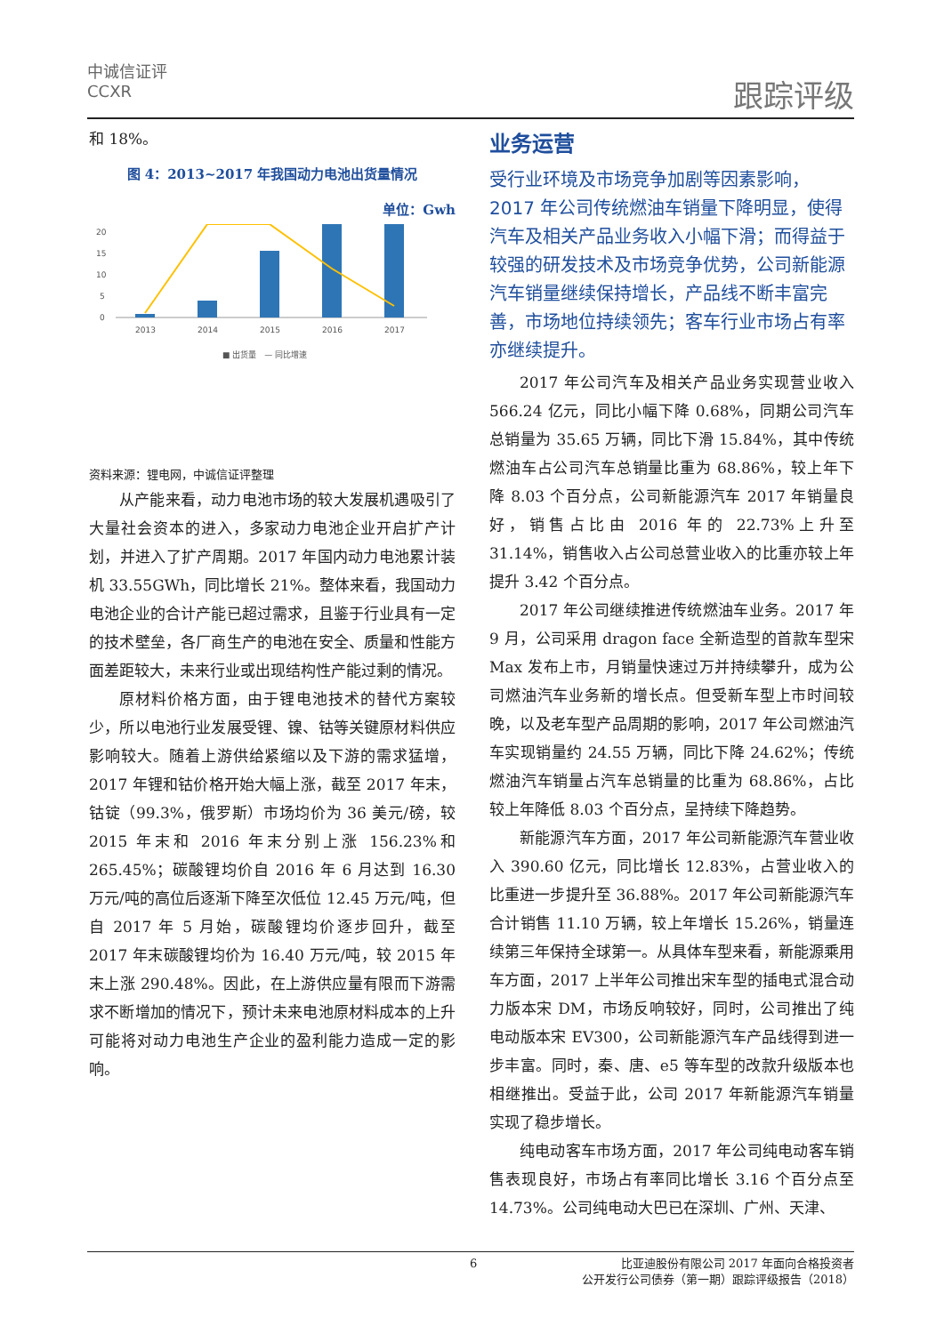中诚信证评
CCXR
跟踪评级
和 18%。
图 4：2013~2017 年我国动力电池出货量情况
单位：Gwh
0
5
10
15
20
2013
2014
2015
2016
2017
■ 出货量　— 同比增速
资料来源：锂电网，中诚信证评整理
从产能来看，动力电池市场的较大发展机遇吸引了大量社会资本的进入，多家动力电池企业开启扩产计划，并进入了扩产周期。2017 年国内动力电池累计装机 33.55GWh，同比增长 21%。整体来看，我国动力电池企业的合计产能已超过需求，且鉴于行业具有一定的技术壁垒，各厂商生产的电池在安全、质量和性能方面差距较大，未来行业或出现结构性产能过剩的情况。
原材料价格方面，由于锂电池技术的替代方案较少，所以电池行业发展受锂、镍、钴等关键原材料供应影响较大。随着上游供给紧缩以及下游的需求猛增，2017 年锂和钴价格开始大幅上涨，截至 2017 年末，钴锭（99.3%，俄罗斯）市场均价为 36 美元/磅，较 2015 年末和 2016 年末分别上涨 156.23%和 265.45%；碳酸锂均价自 2016 年 6 月达到 16.30 万元/吨的高位后逐渐下降至次低位 12.45 万元/吨，但自 2017 年 5 月始，碳酸锂均价逐步回升，截至 2017 年末碳酸锂均价为 16.40 万元/吨，较 2015 年末上涨 290.48%。因此，在上游供应量有限而下游需求不断增加的情况下，预计未来电池原材料成本的上升可能将对动力电池生产企业的盈利能力造成一定的影响。
业务运营
受行业环境及市场竞争加剧等因素影响，2017 年公司传统燃油车销量下降明显，使得汽车及相关产品业务收入小幅下滑；而得益于较强的研发技术及市场竞争优势，公司新能源汽车销量继续保持增长，产品线不断丰富完善，市场地位持续领先；客车行业市场占有率亦继续提升。
2017 年公司汽车及相关产品业务实现营业收入 566.24 亿元，同比小幅下降 0.68%，同期公司汽车总销量为 35.65 万辆，同比下滑 15.84%，其中传统燃油车占公司汽车总销量比重为 68.86%，较上年下降 8.03 个百分点，公司新能源汽车 2017 年销量良好，销售占比由 2016 年的 22.73%上升至 31.14%，销售收入占公司总营业收入的比重亦较上年提升 3.42 个百分点。
2017 年公司继续推进传统燃油车业务。2017 年 9 月，公司采用 dragon face 全新造型的首款车型宋 Max 发布上市，月销量快速过万并持续攀升，成为公司燃油汽车业务新的增长点。但受新车型上市时间较晚，以及老车型产品周期的影响，2017 年公司燃油汽车实现销量约 24.55 万辆，同比下降 24.62%；传统燃油汽车销量占汽车总销量的比重为 68.86%，占比较上年降低 8.03 个百分点，呈持续下降趋势。
新能源汽车方面，2017 年公司新能源汽车营业收入 390.60 亿元，同比增长 12.83%，占营业收入的比重进一步提升至 36.88%。2017 年公司新能源汽车合计销售 11.10 万辆，较上年增长 15.26%，销量连续第三年保持全球第一。从具体车型来看，新能源乘用车方面，2017 上半年公司推出宋车型的插电式混合动力版本宋 DM，市场反响较好，同时，公司推出了纯电动版本宋 EV300，公司新能源汽车产品线得到进一步丰富。同时，秦、唐、e5 等车型的改款升级版本也相继推出。受益于此，公司 2017 年新能源汽车销量实现了稳步增长。
纯电动客车市场方面，2017 年公司纯电动客车销售表现良好，市场占有率同比增长 3.16 个百分点至 14.73%。公司纯电动大巴已在深圳、广州、天津、
6
比亚迪股份有限公司 2017 年面向合格投资者
公开发行公司债券（第一期）跟踪评级报告（2018）